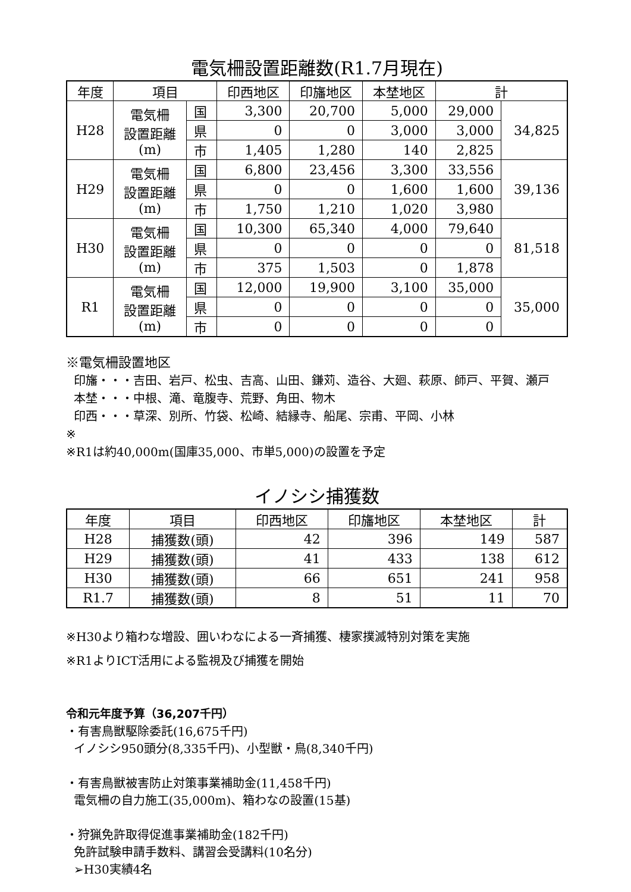電気柵設置距離数(R1.7月現在)
| 年度 | 項目 | | 印西地区 | 印旛地区 | 本埜地区 | 計 | |
| --- | --- | --- | --- | --- | --- | --- | --- |
| H28 | 電気柵 設置距離 (m) | 国 | 3,300 | 20,700 | 5,000 | 29,000 | 34,825 |
| | | 県 | 0 | 0 | 3,000 | 3,000 | |
| | | 市 | 1,405 | 1,280 | 140 | 2,825 | |
| H29 | 電気柵 設置距離 (m) | 国 | 6,800 | 23,456 | 3,300 | 33,556 | 39,136 |
| | | 県 | 0 | 0 | 1,600 | 1,600 | |
| | | 市 | 1,750 | 1,210 | 1,020 | 3,980 | |
| H30 | 電気柵 設置距離 (m) | 国 | 10,300 | 65,340 | 4,000 | 79,640 | 81,518 |
| | | 県 | 0 | 0 | 0 | 0 | |
| | | 市 | 375 | 1,503 | 0 | 1,878 | |
| R1 | 電気柵 設置距離 (m) | 国 | 12,000 | 19,900 | 3,100 | 35,000 | 35,000 |
| | | 県 | 0 | 0 | 0 | 0 | |
| | | 市 | 0 | 0 | 0 | 0 | |
※電気柵設置地区
印旛・・・吉田、岩戸、松虫、吉高、山田、鎌苅、造谷、大廻、萩原、師戸、平賀、瀬戸
本埜・・・中根、滝、竜腹寺、荒野、角田、物木
印西・・・草深、別所、竹袋、松崎、結縁寺、船尾、宗甫、平岡、小林
※
※R1は約40,000m(国庫35,000、市単5,000)の設置を予定
イノシシ捕獲数
| 年度 | 項目 | 印西地区 | 印旛地区 | 本埜地区 | 計 |
| --- | --- | --- | --- | --- | --- |
| H28 | 捕獲数(頭) | 42 | 396 | 149 | 587 |
| H29 | 捕獲数(頭) | 41 | 433 | 138 | 612 |
| H30 | 捕獲数(頭) | 66 | 651 | 241 | 958 |
| R1.7 | 捕獲数(頭) | 8 | 51 | 11 | 70 |
※H30より箱わな増設、囲いわなによる一斉捕獲、棲家撲滅特別対策を実施
※R1よりICT活用による監視及び捕獲を開始
令和元年度予算（36,207千円）
・有害鳥獣駆除委託(16,675千円)
イノシシ950頭分(8,335千円)、小型獣・鳥(8,340千円)
・有害鳥獣被害防止対策事業補助金(11,458千円)
電気柵の自力施工(35,000m)、箱わなの設置(15基)
・狩猟免許取得促進事業補助金(182千円)
免許試験申請手数料、講習会受講料(10名分)
➢H30実績4名